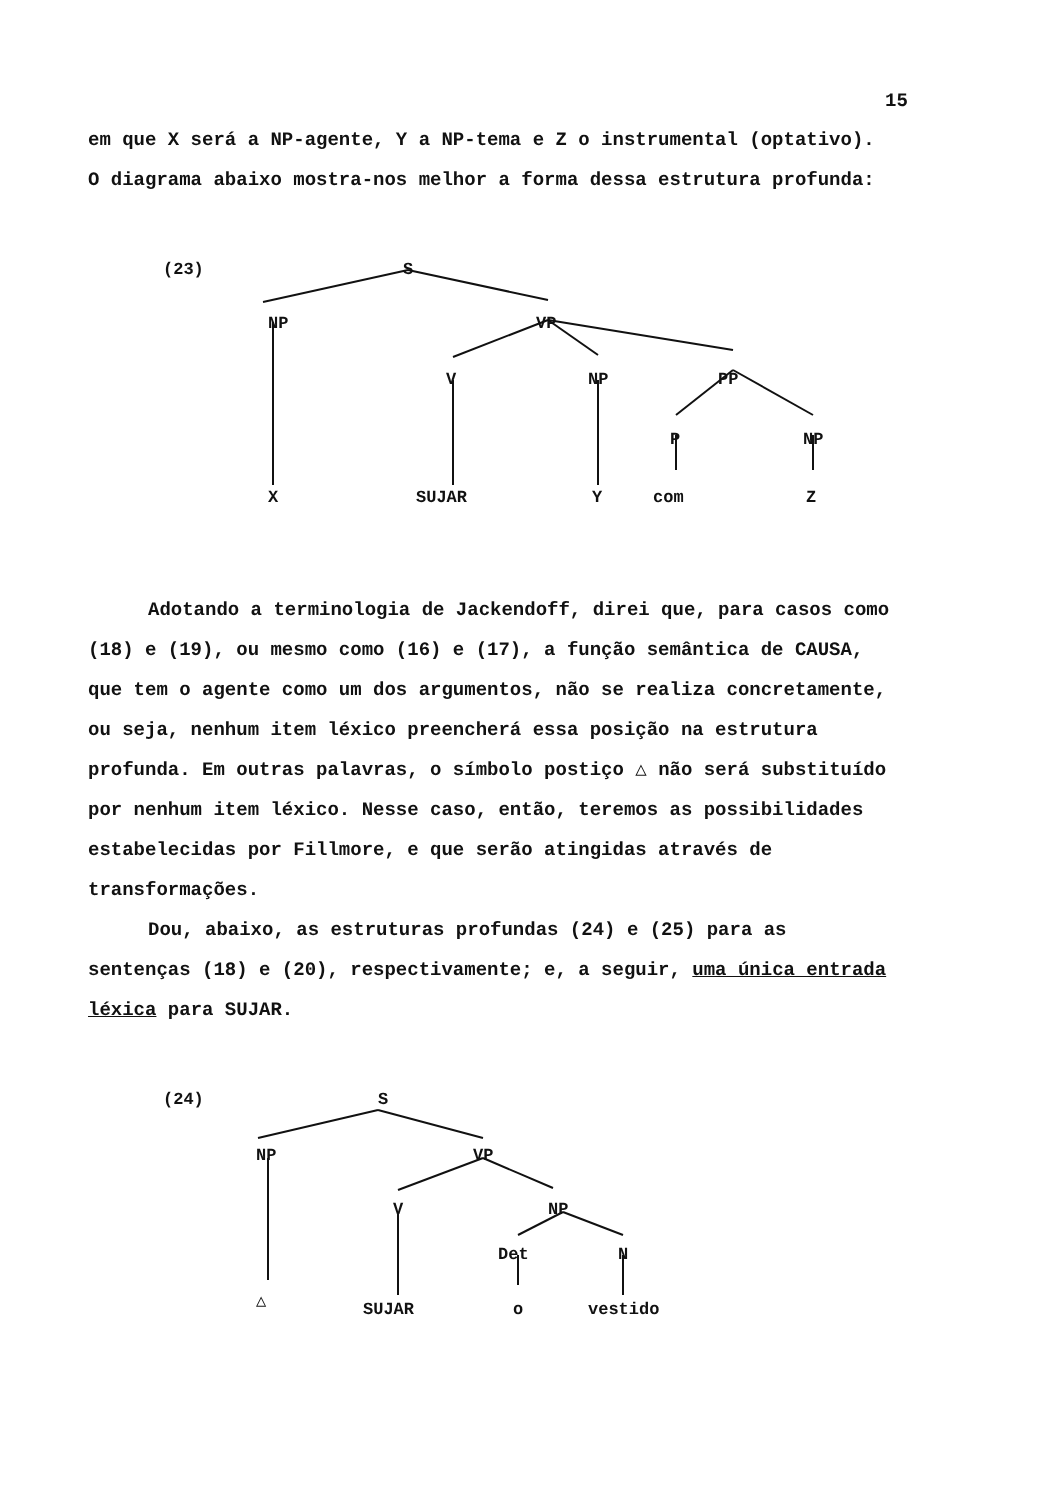15
em que X será a NP-agente, Y a NP-tema e Z o instrumental (optativo).
O diagrama abaixo mostra-nos melhor a forma dessa estrutura profunda:
(23) S
NP VP
V NP PP
P NP
X SUJAR Y com Z
Adotando a terminologia de Jackendoff, direi que, para casos como (18) e (19), ou mesmo como (16) e (17), a função semântica de CAUSA, que tem o agente como um dos argumentos, não se realiza concretamente, ou seja, nenhum item léxico preencherá essa posição na estrutura profunda. Em outras palavras, o símbolo postiço △ não será substituído por nenhum item léxico. Nesse caso, então, teremos as possibilidades estabelecidas por Fillmore, e que serão atingidas através de transformações.
Dou, abaixo, as estruturas profundas (24) e (25) para as sentenças (18) e (20), respectivamente; e, a seguir, uma única entrada léxica para SUJAR.
(24) S
NP VP
V NP
Det N
△ SUJAR o vestido